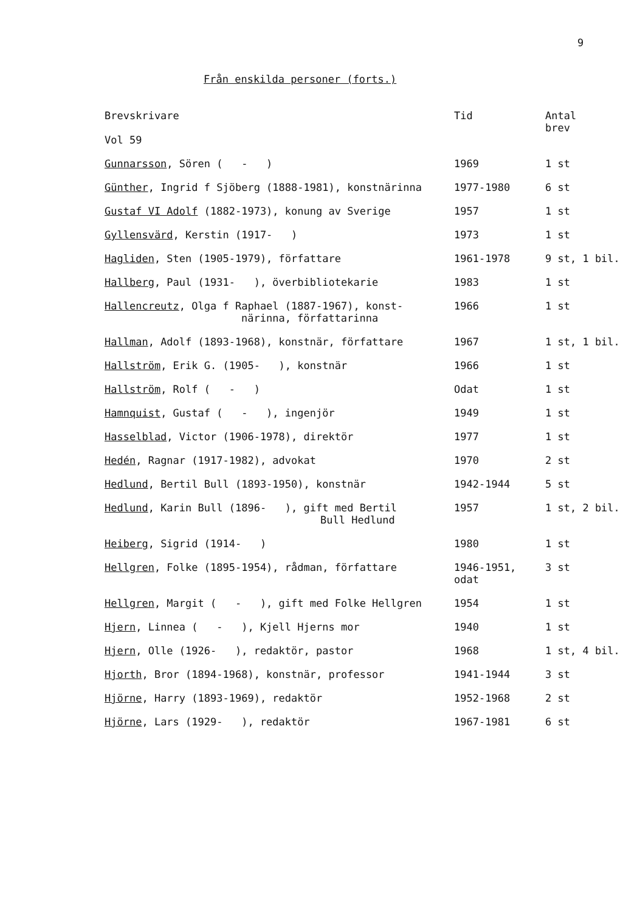9
Från enskilda personer (forts.)
| Brevskrivare Vol 59 | Tid | Antal brev |
| --- | --- | --- |
| Gunnarsson , Sören ( - ) | 1969 | 1 st |
| Günther , Ingrid f Sjöberg (1888-1981), konstnärinna | 1977-1980 | 6 st |
| Gustaf VI Adolf (1882-1973), konung av Sverige | 1957 | 1 st |
| Gyllensvärd , Kerstin (1917- ) | 1973 | 1 st |
| Hagliden , Sten (1905-1979), författare | 1961-1978 | 9 st, 1 bil. |
| Hallberg , Paul (1931- ), överbibliotekarie | 1983 | 1 st |
| Hallencreutz , Olga f Raphael (1887-1967), konst- närinna, författarinna | 1966 | 1 st |
| Hallman , Adolf (1893-1968), konstnär, författare | 1967 | 1 st, 1 bil. |
| Hallström , Erik G. (1905- ), konstnär | 1966 | 1 st |
| Hallström , Rolf ( - ) | Odat | 1 st |
| Hamnquist , Gustaf ( - ), ingenjör | 1949 | 1 st |
| Hasselblad , Victor (1906-1978), direktör | 1977 | 1 st |
| Hedén , Ragnar (1917-1982), advokat | 1970 | 2 st |
| Hedlund , Bertil Bull (1893-1950), konstnär | 1942-1944 | 5 st |
| Hedlund , Karin Bull (1896- ), gift med Bertil Bull Hedlund | 1957 | 1 st, 2 bil. |
| Heiberg , Sigrid (1914- ) | 1980 | 1 st |
| Hellgren , Folke (1895-1954), rådman, författare | 1946-1951, odat | 3 st |
| Hellgren , Margit ( - ), gift med Folke Hellgren | 1954 | 1 st |
| Hjern , Linnea ( - ), Kjell Hjerns mor | 1940 | 1 st |
| Hjern , Olle (1926- ), redaktör, pastor | 1968 | 1 st, 4 bil. |
| Hjorth , Bror (1894-1968), konstnär, professor | 1941-1944 | 3 st |
| Hjörne , Harry (1893-1969), redaktör | 1952-1968 | 2 st |
| Hjörne , Lars (1929- ), redaktör | 1967-1981 | 6 st |